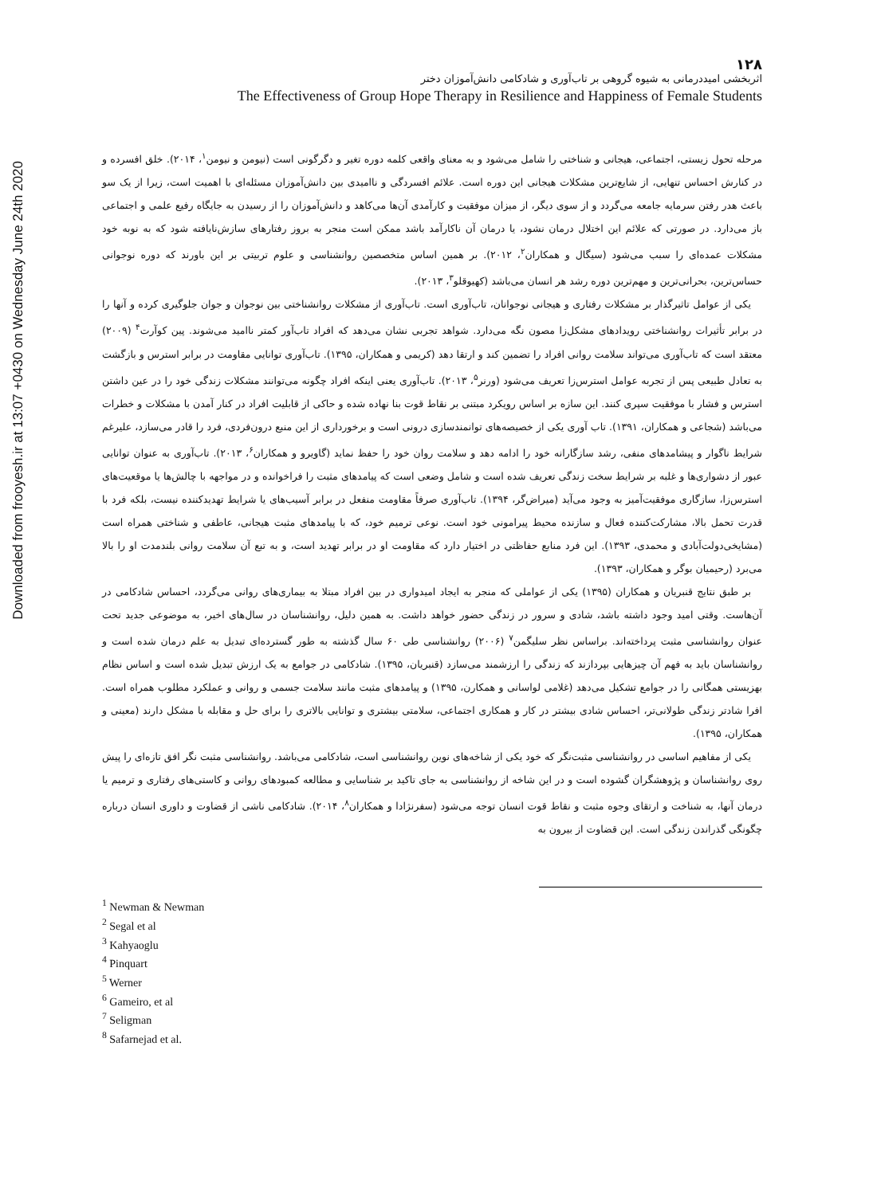Downloaded from frooyesh.ir at 13:07 +0430 on Wednesday June 24th 2020
۱۲۸
اثربخشی امیددرمانی به شیوه گروهی بر تاب‌آوری و شادکامی دانش‌آموزان دختر
The Effectiveness of Group Hope Therapy in Resilience and Happiness of Female Students
مرحله تحول زیستی، اجتماعی، هیجانی و شناختی را شامل می‌شود و به معنای واقعی کلمه دوره تغیر و دگرگونی است (نیومن و نیومن<sup>۱</sup>، ۲۰۱۴). خلق افسرده و در کنارش احساس تنهایی، از شایع‌ترین مشکلات هیجانی این دوره است. علائم افسردگی و ناامیدی بین دانش‌آموزان مسئله‌ای با اهمیت است، زیرا از یک سو باعث هدر رفتن سرمایه جامعه می‌گردد و از سوی دیگر، از میزان موفقیت و کارآمدی آن‌ها می‌کاهد و دانش‌آموزان را از رسیدن به جایگاه رفیع علمی و اجتماعی باز می‌دارد. در صورتی که علائم این اختلال درمان نشود، یا درمان آن ناکارآمد باشد ممکن است منجر به بروز رفتارهای سازش‌نایافته شود که به نوبه خود مشکلات عمده‌ای را سبب می‌شود (سیگال و همکاران<sup>۲</sup>، ۲۰۱۲). بر همین اساس متخصصین روانشناسی و علوم تربیتی بر این باورند که دوره نوجوانی حساس‌ترین، بحرانی‌ترین و مهم‌ترین دوره رشد هر انسان می‌باشد (کهیوقلو<sup>۳</sup>، ۲۰۱۳).
یکی از عوامل تاثیرگذار بر مشکلات رفتاری و هیجانی نوجوانان، تاب‌آوری است. تاب‌آوری از مشکلات روانشناختی بین نوجوان و جوان جلوگیری کرده و آنها را در برابر تأثیرات روانشناختی رویدادهای مشکل‌زا مصون نگه می‌دارد. شواهد تجربی نشان می‌دهد که افراد تاب‌آور کمتر ناامید می‌شوند. پین کوآرت<sup>۴</sup> (۲۰۰۹) معتقد است که تاب‌آوری می‌تواند سلامت روانی افراد را تضمین کند و ارتقا دهد (کریمی و همکاران، ۱۳۹۵). تاب‌آوری توانایی مقاومت در برابر استرس و بازگشت به تعادل طبیعی پس از تجربه عوامل استرس‌زا تعریف می‌شود (ورنر<sup>۵</sup>، ۲۰۱۳). تاب‌آوری یعنی اینکه افراد چگونه می‌توانند مشکلات زندگی خود را در عین داشتن استرس و فشار با موفقیت سپری کنند. این سازه بر اساس رویکرد مبتنی بر نقاط قوت بنا نهاده شده و حاکی از قابلیت افراد در کنار آمدن با مشکلات و خطرات می‌باشد (شجاعی و همکاران، ۱۳۹۱). تاب آوری یکی از خصیصه‌های توانمندسازی درونی است و برخورداری از این منبع درون‌فردی، فرد را قادر می‌سازد، علیرغم شرایط ناگوار و پیشامدهای منفی، رشد سازگارانه خود را ادامه دهد و سلامت روان خود را حفظ نماید (گاویرو و همکاران<sup>۶</sup>، ۲۰۱۳). تاب‌آوری به عنوان توانایی عبور از دشواری‌ها و غلبه بر شرایط سخت زندگی تعریف شده است و شامل وضعی است که پیامدهای مثبت را فراخوانده و در مواجهه با چالش‌ها یا موقعیت‌های استرس‌زا، سازگاری موفقیت‌آمیز به وجود می‌آید (میراض‌گر، ۱۳۹۴). تاب‌آوری صرفاً مقاومت منفعل در برابر آسیب‌های یا شرایط تهدیدکننده نیست، بلکه فرد با قدرت تحمل بالا، مشارکت‌کننده فعال و سازنده محیط پیرامونی خود است. نوعی ترمیم خود، که با پیامدهای مثبت هیجانی، عاطفی و شناختی همراه است (مشایخی‌دولت‌آبادی و محمدی، ۱۳۹۳). این فرد منابع حفاظتی در اختیار دارد که مقاومت او در برابر تهدید است، و به تبع آن سلامت روانی بلندمدت او را بالا می‌برد (رحیمیان بوگر و همکاران، ۱۳۹۳).
بر طبق نتایج قنبریان و همکاران (۱۳۹۵) یکی از عواملی که منجر به ایجاد امیدواری در بین افراد مبتلا به بیماری‌های روانی می‌گردد، احساس شادکامی در آن‌هاست. وقتی امید وجود داشته باشد، شادی و سرور در زندگی حضور خواهد داشت. به همین دلیل، روانشناسان در سال‌های اخیر، به موضوعی جدید تحت عنوان روانشناسی مثبت پرداخته‌اند. براساس نظر سلیگمن<sup>۷</sup> (۲۰۰۶) روانشناسی طی ۶۰ سال گذشته به طور گسترده‌ای تبدیل به علم درمان شده است و روانشناسان باید به فهم آن چیزهایی بپردازند که زندگی را ارزشمند می‌سازد (قنبریان، ۱۳۹۵). شادکامی در جوامع به یک ارزش تبدیل شده است و اساس نظام بهزیستی همگانی را در جوامع تشکیل می‌دهد (غلامی لواسانی و همکارن، ۱۳۹۵) و پیامدهای مثبت مانند سلامت جسمی و روانی و عملکرد مطلوب همراه است. افرا شادتر زندگی طولانی‌تر، احساس شادی بیشتر در کار و همکاری اجتماعی، سلامتی بیشتری و توانایی بالاتری را برای حل و مقابله با مشکل دارند (معینی و همکاران، ۱۳۹۵).
یکی از مفاهیم اساسی در روانشناسی مثبت‌نگر که خود یکی از شاخه‌های نوین روانشناسی است، شادکامی می‌باشد. روانشناسی مثبت نگر افق تازه‌ای را پیش روی روانشناسان و پژوهشگران گشوده است و در این شاخه از روانشناسی به جای تاکید بر شناسایی و مطالعه کمبودهای روانی و کاستی‌های رفتاری و ترمیم یا درمان آنها، به شناخت و ارتقای وجوه مثبت و نقاط قوت انسان توجه می‌شود (سفرنژادا و همکاران<sup>۸</sup>، ۲۰۱۴). شادکامی ناشی از قضاوت و داوری انسان درباره چگونگی گذراندن زندگی است. این قضاوت از بیرون به
<sup>1</sup> Newman & Newman
<sup>2</sup> Segal et al
<sup>3</sup> Kahyaoglu
<sup>4</sup> Pinquart
<sup>5</sup> Werner
<sup>6</sup> Gameiro, et al
<sup>7</sup> Seligman
<sup>8</sup> Safarnejad et al.